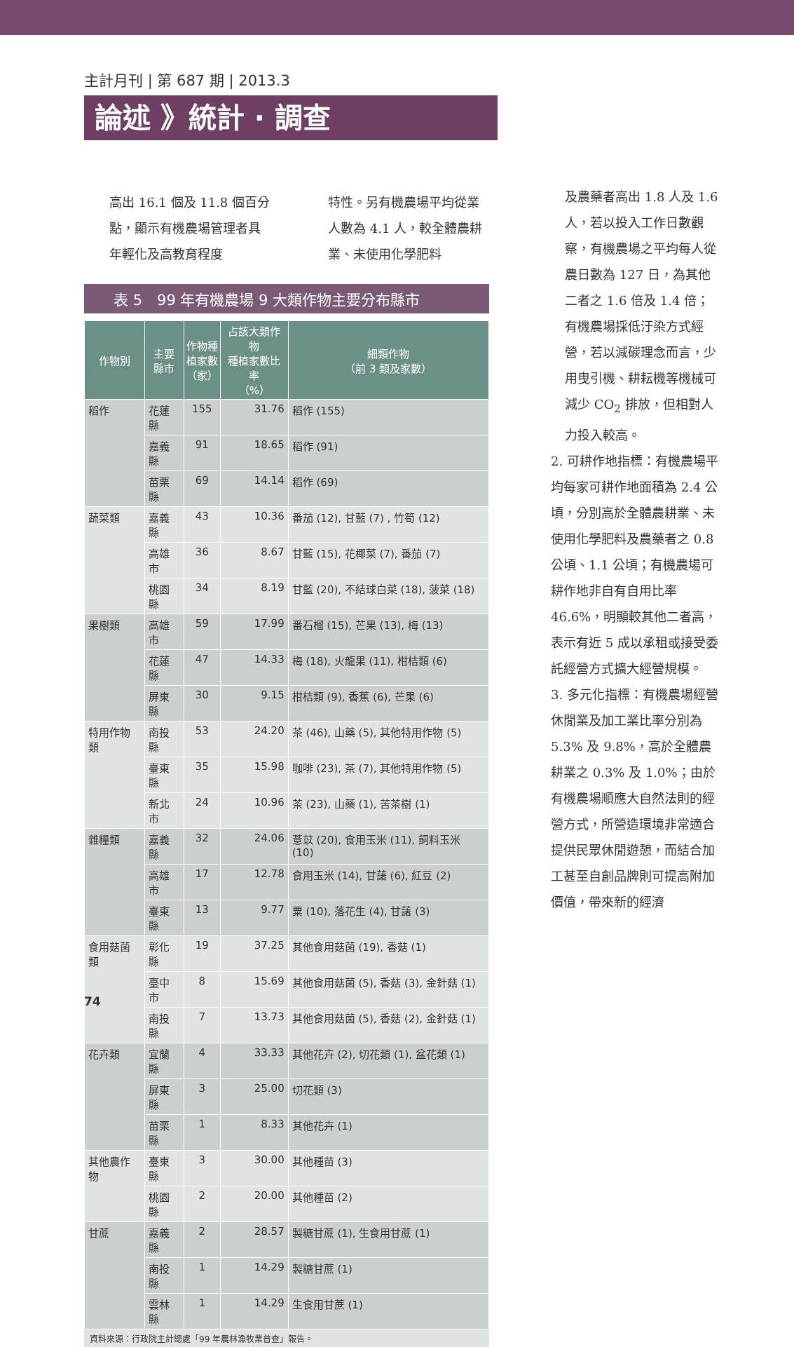主計月刊 | 第 687 期 | 2013.3
論述 》統計 · 調查
高出 16.1 個及 11.8 個百分點，顯示有機農場管理者具年輕化及高教育程度
特性。另有機農場平均從業人數為 4.1 人，較全體農耕業、未使用化學肥料
表 5　99 年有機農場 9 大類作物主要分布縣市
| 作物別 | 主要 縣市 | 作物種 植家數 （家） | 占該大類作物 種植家數比率 （%） | 細類作物 （前 3 類及家數） |
| --- | --- | --- | --- | --- |
| 稻作 | 花蓮縣 | 155 | 31.76 | 稻作 (155) |
| | 嘉義縣 | 91 | 18.65 | 稻作 (91) |
| | 苗栗縣 | 69 | 14.14 | 稻作 (69) |
| 蔬菜類 | 嘉義縣 | 43 | 10.36 | 番茄 (12), 甘藍 (7) , 竹筍 (12) |
| | 高雄市 | 36 | 8.67 | 甘藍 (15), 花椰菜 (7), 番茄 (7) |
| | 桃園縣 | 34 | 8.19 | 甘藍 (20), 不結球白菜 (18), 菠菜 (18) |
| 果樹類 | 高雄市 | 59 | 17.99 | 番石榴 (15), 芒果 (13), 梅 (13) |
| | 花蓮縣 | 47 | 14.33 | 梅 (18), 火龍果 (11), 柑桔類 (6) |
| | 屏東縣 | 30 | 9.15 | 柑桔類 (9), 香蕉 (6), 芒果 (6) |
| 特用作物類 | 南投縣 | 53 | 24.20 | 茶 (46), 山藥 (5), 其他特用作物 (5) |
| | 臺東縣 | 35 | 15.98 | 咖啡 (23), 茶 (7), 其他特用作物 (5) |
| | 新北市 | 24 | 10.96 | 茶 (23), 山藥 (1), 苦茶樹 (1) |
| 雜糧類 | 嘉義縣 | 32 | 24.06 | 薏苡 (20), 食用玉米 (11), 飼料玉米 (10) |
| | 高雄市 | 17 | 12.78 | 食用玉米 (14), 甘藷 (6), 紅豆 (2) |
| | 臺東縣 | 13 | 9.77 | 粟 (10), 落花生 (4), 甘藷 (3) |
| 食用菇菌類 | 彰化縣 | 19 | 37.25 | 其他食用菇菌 (19), 香菇 (1) |
| | 臺中市 | 8 | 15.69 | 其他食用菇菌 (5), 香菇 (3), 金針菇 (1) |
| | 南投縣 | 7 | 13.73 | 其他食用菇菌 (5), 香菇 (2), 金針菇 (1) |
| 花卉類 | 宜蘭縣 | 4 | 33.33 | 其他花卉 (2), 切花類 (1), 盆花類 (1) |
| | 屏東縣 | 3 | 25.00 | 切花類 (3) |
| | 苗栗縣 | 1 | 8.33 | 其他花卉 (1) |
| 其他農作物 | 臺東縣 | 3 | 30.00 | 其他種苗 (3) |
| | 桃園縣 | 2 | 20.00 | 其他種苗 (2) |
| 甘蔗 | 嘉義縣 | 2 | 28.57 | 製糖甘蔗 (1), 生食用甘蔗 (1) |
| | 南投縣 | 1 | 14.29 | 製糖甘蔗 (1) |
| | 雲林縣 | 1 | 14.29 | 生食用甘蔗 (1) |
資料來源：行政院主計總處「99 年農林漁牧業普查」報告。
及農藥者高出 1.8 人及 1.6 人，若以投入工作日數觀察，有機農場之平均每人從農日數為 127 日，為其他二者之 1.6 倍及 1.4 倍；有機農場採低汙染方式經營，若以減碳理念而言，少用曳引機、耕耘機等機械可減少 CO<sub>2</sub> 排放，但相對人力投入較高。
2. 可耕作地指標：有機農場平均每家可耕作地面積為 2.4 公頃，分別高於全體農耕業、未使用化學肥料及農藥者之 0.8 公頃、1.1 公頃；有機農場可耕作地非自有自用比率 46.6%，明顯較其他二者高，表示有近 5 成以承租或接受委託經營方式擴大經營規模。
3. 多元化指標：有機農場經營休閒業及加工業比率分別為 5.3% 及 9.8%，高於全體農耕業之 0.3% 及 1.0%；由於有機農場順應大自然法則的經營方式，所營造環境非常適合提供民眾休閒遊憩，而結合加工甚至自創品牌則可提高附加價值，帶來新的經濟
74